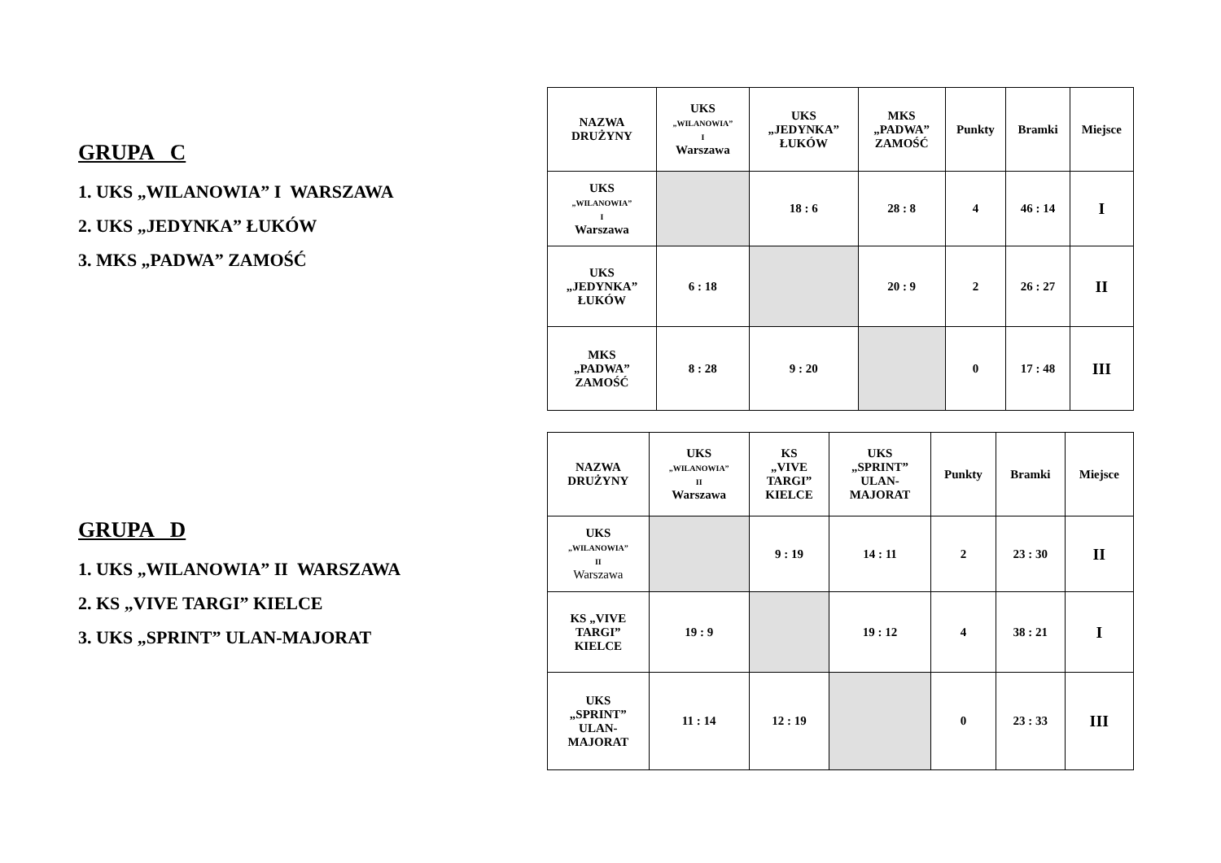GRUPA C
1. UKS „WILANOWIA” I WARSZAWA
2. UKS „JEDYNKA” ŁUKÓW
3. MKS „PADWA” ZAMOŚĆ
| NAZWA DRUŻYNY | UKS „WILANOWIA” I Warszawa | UKS „JEDYNKA” ŁUKÓW | MKS „PADWA” ZAMOŚĆ | Punkty | Bramki | Miejsce |
| --- | --- | --- | --- | --- | --- | --- |
| UKS „WILANOWIA” I Warszawa | | 18 : 6 | 28 : 8 | 4 | 46 : 14 | I |
| UKS „JEDYNKA” ŁUKÓW | 6 : 18 | | 20 : 9 | 2 | 26 : 27 | II |
| MKS „PADWA” ZAMOŚĆ | 8 : 28 | 9 : 20 | | 0 | 17 : 48 | III |
GRUPA D
1. UKS „WILANOWIA” II WARSZAWA
2. KS „VIVE TARGI” KIELCE
3. UKS „SPRINT” ULAN-MAJORAT
| NAZWA DRUŻYNY | UKS „WILANOWIA” II Warszawa | KS „VIVE TARGI” KIELCE | UKS „SPRINT” ULAN- MAJORAT | Punkty | Bramki | Miejsce |
| --- | --- | --- | --- | --- | --- | --- |
| UKS „WILANOWIA” II Warszawa | | 9 : 19 | 14 : 11 | 2 | 23 : 30 | II |
| KS „VIVE TARGI” KIELCE | 19 : 9 | | 19 : 12 | 4 | 38 : 21 | I |
| UKS „SPRINT” ULAN- MAJORAT | 11 : 14 | 12 : 19 | | 0 | 23 : 33 | III |